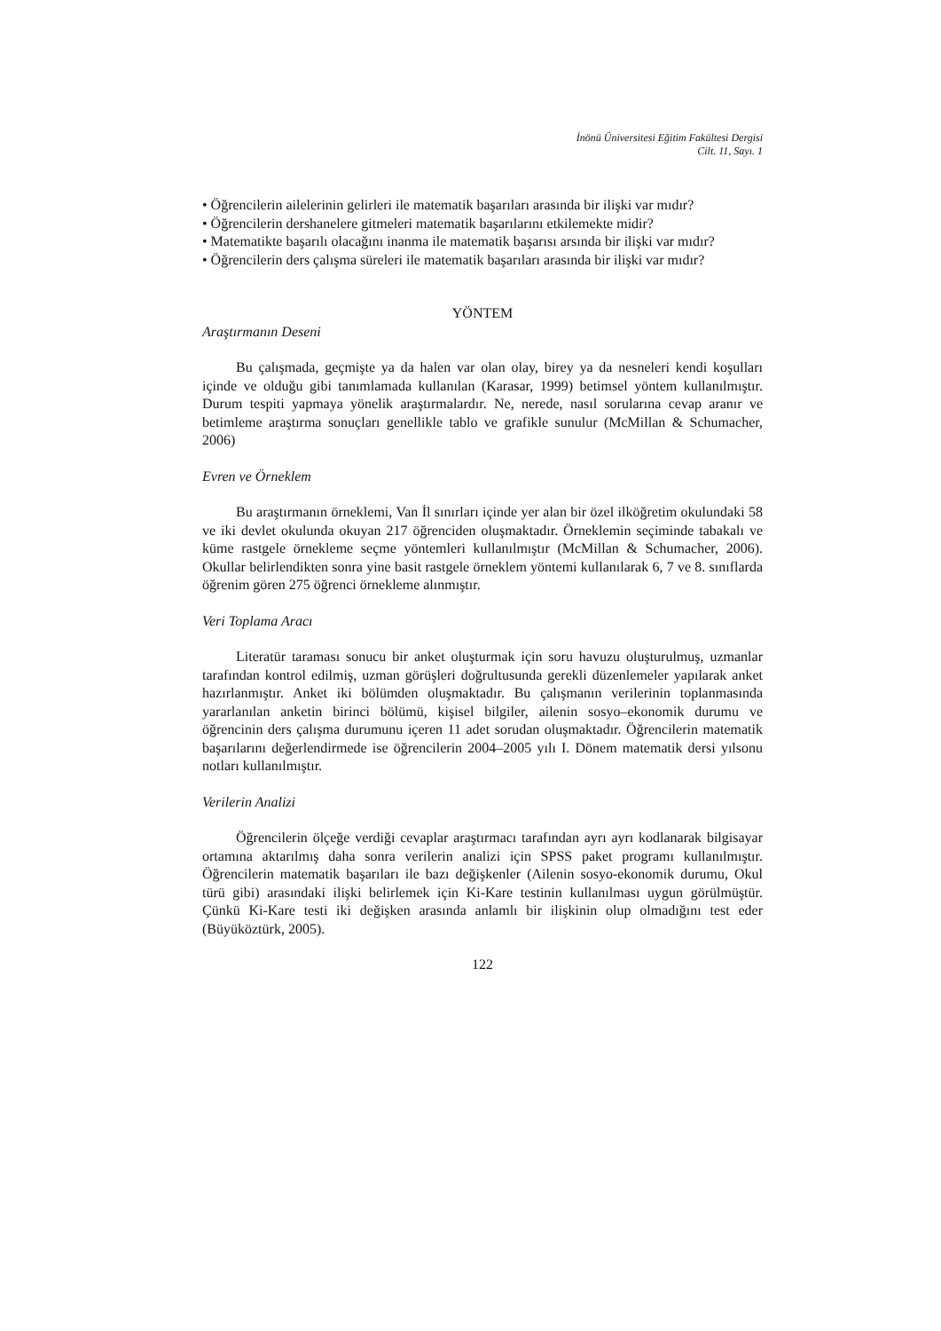İnönü Üniversitesi Eğitim Fakültesi Dergisi
Cilt. 11, Sayı. 1
• Öğrencilerin ailelerinin gelirleri ile matematik başarıları arasında bir ilişki var mıdır?
• Öğrencilerin dershanelere gitmeleri matematik başarılarını etkilemekte midir?
• Matematikte başarılı olacağını inanma ile matematik başarısı arsında bir ilişki var mıdır?
• Öğrencilerin ders çalışma süreleri ile matematik başarıları arasında bir ilişki var mıdır?
YÖNTEM
Araştırmanın Deseni
Bu çalışmada, geçmişte ya da halen var olan olay, birey ya da nesneleri kendi koşulları içinde ve olduğu gibi tanımlamada kullanılan (Karasar, 1999) betimsel yöntem kullanılmıştır. Durum tespiti yapmaya yönelik araştırmalardır. Ne, nerede, nasıl sorularına cevap aranır ve betimleme araştırma sonuçları genellikle tablo ve grafikle sunulur (McMillan & Schumacher, 2006)
Evren ve Örneklem
Bu araştırmanın örneklemi, Van İl sınırları içinde yer alan bir özel ilköğretim okulundaki 58 ve iki devlet okulunda okuyan 217 öğrenciden oluşmaktadır. Örneklemin seçiminde tabakalı ve küme rastgele örnekleme seçme yöntemleri kullanılmıştır (McMillan & Schumacher, 2006). Okullar belirlendikten sonra yine basit rastgele örneklem yöntemi kullanılarak 6, 7 ve 8. sınıflarda öğrenim gören 275 öğrenci örnekleme alınmıştır.
Veri Toplama Aracı
Literatür taraması sonucu bir anket oluşturmak için soru havuzu oluşturulmuş, uzmanlar tarafından kontrol edilmiş, uzman görüşleri doğrultusunda gerekli düzenlemeler yapılarak anket hazırlanmıştır. Anket iki bölümden oluşmaktadır. Bu çalışmanın verilerinin toplanmasında yararlanılan anketin birinci bölümü, kişisel bilgiler, ailenin sosyo–ekonomik durumu ve öğrencinin ders çalışma durumunu içeren 11 adet sorudan oluşmaktadır. Öğrencilerin matematik başarılarını değerlendirmede ise öğrencilerin 2004–2005 yılı I. Dönem matematik dersi yılsonu notları kullanılmıştır.
Verilerin Analizi
Öğrencilerin ölçeğe verdiği cevaplar araştırmacı tarafından ayrı ayrı kodlanarak bilgisayar ortamına aktarılmış daha sonra verilerin analizi için SPSS paket programı kullanılmıştır. Öğrencilerin matematik başarıları ile bazı değişkenler (Ailenin sosyo-ekonomik durumu, Okul türü gibi) arasındaki ilişki belirlemek için Ki-Kare testinin kullanılması uygun görülmüştür. Çünkü Ki-Kare testi iki değişken arasında anlamlı bir ilişkinin olup olmadığını test eder (Büyüköztürk, 2005).
122